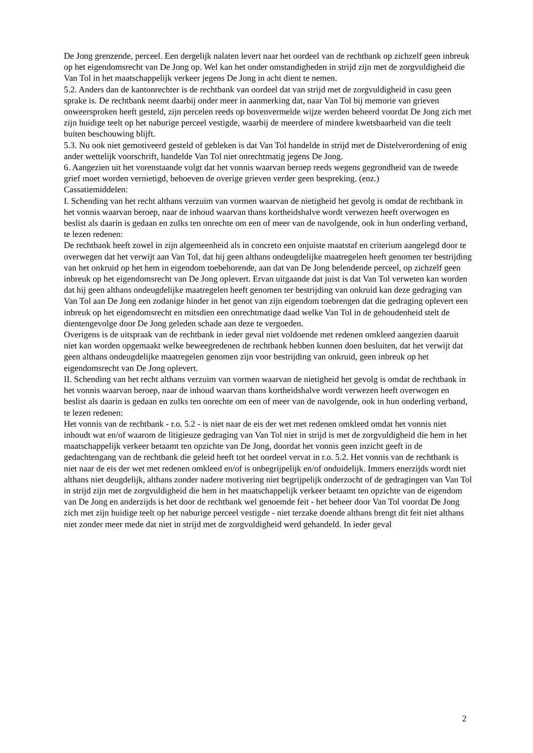De Jong grenzende, perceel. Een dergelijk nalaten levert naar het oordeel van de rechtbank op zichzelf geen inbreuk op het eigendomsrecht van De Jong op. Wel kan het onder omstandigheden in strijd zijn met de zorgvuldigheid die Van Tol in het maatschappelijk verkeer jegens De Jong in acht dient te nemen.
5.2. Anders dan de kantonrechter is de rechtbank van oordeel dat van strijd met de zorgvuldigheid in casu geen sprake is. De rechtbank neemt daarbij onder meer in aanmerking dat, naar Van Tol bij memorie van grieven onweersproken heeft gesteld, zijn percelen reeds op bovenvermelde wijze werden beheerd voordat De Jong zich met zijn huidige teelt op het naburige perceel vestigde, waarbij de meerdere of mindere kwetsbaarheid van die teelt buiten beschouwing blijft.
5.3. Nu ook niet gemotiveerd gesteld of gebleken is dat Van Tol handelde in strijd met de Distelverordening of enig ander wettelijk voorschrift, handelde Van Tol niet onrechtmatig jegens De Jong.
6. Aangezien uit het vorenstaande volgt dat het vonnis waarvan beroep reeds wegens gegrondheid van de tweede grief moet worden vernietigd, behoeven de overige grieven verder geen bespreking. (enz.)
Cassatiemiddelen:
I. Schending van het recht althans verzuim van vormen waarvan de nietigheid het gevolg is omdat de rechtbank in het vonnis waarvan beroep, naar de inhoud waarvan thans kortheidshalve wordt verwezen heeft overwogen en beslist als daarin is gedaan en zulks ten onrechte om een of meer van de navolgende, ook in hun onderling verband, te lezen redenen:
De rechtbank heeft zowel in zijn algemeenheid als in concreto een onjuiste maatstaf en criterium aangelegd door te overwegen dat het verwijt aan Van Tol, dat hij geen althans ondeugdelijke maatregelen heeft genomen ter bestrijding van het onkruid op het hem in eigendom toebehorende, aan dat van De Jong belendende perceel, op zichzelf geen inbreuk op het eigendomsrecht van De Jong oplevert. Ervan uitgaande dat juist is dat Van Tol verweten kan worden dat hij geen althans ondeugdelijke maatregelen heeft genomen ter bestrijding van onkruid kan deze gedraging van Van Tol aan De Jong een zodanige hinder in het genot van zijn eigendom toebrengen dat die gedraging oplevert een inbreuk op het eigendomsrecht en mitsdien een onrechtmatige daad welke Van Tol in de gehoudenheid stelt de dientengevolge door De Jong geleden schade aan deze te vergoeden.
Overigens is de uitspraak van de rechtbank in ieder geval niet voldoende met redenen omkleed aangezien daaruit niet kan worden opgemaakt welke beweegredenen de rechtbank hebben kunnen doen besluiten, dat het verwijt dat geen althans ondeugdelijke maatregelen genomen zijn voor bestrijding van onkruid, geen inbreuk op het eigendomsrecht van De Jong oplevert.
II. Schending van het recht althans verzuim van vormen waarvan de nietigheid het gevolg is omdat de rechtbank in het vonnis waarvan beroep, naar de inhoud waarvan thans kortheidshalve wordt verwezen heeft overwogen en beslist als daarin is gedaan en zulks ten onrechte om een of meer van de navolgende, ook in hun onderling verband, te lezen redenen:
Het vonnis van de rechtbank - r.o. 5.2 - is niet naar de eis der wet met redenen omkleed omdat het vonnis niet inhoudt wat en/of waarom de litigieuze gedraging van Van Tol niet in strijd is met de zorgvuldigheid die hem in het maatschappelijk verkeer betaamt ten opzichte van De Jong, doordat het vonnis geen inzicht geeft in de gedachtengang van de rechtbank die geleid heeft tot het oordeel vervat in r.o. 5.2. Het vonnis van de rechtbank is niet naar de eis der wet met redenen omkleed en/of is onbegrijpelijk en/of onduidelijk. Immers enerzijds wordt niet althans niet deugdelijk, althans zonder nadere motivering niet begrijpelijk onderzocht of de gedragingen van Van Tol in strijd zijn met de zorgvuldigheid die hem in het maatschappelijk verkeer betaamt ten opzichte van de eigendom van De Jong en anderzijds is het door de rechtbank wel genoemde feit - het beheer door Van Tol voordat De Jong zich met zijn huidige teelt op het naburige perceel vestigde - niet terzake doende althans brengt dit feit niet althans niet zonder meer mede dat niet in strijd met de zorgvuldigheid werd gehandeld. In ieder geval
2